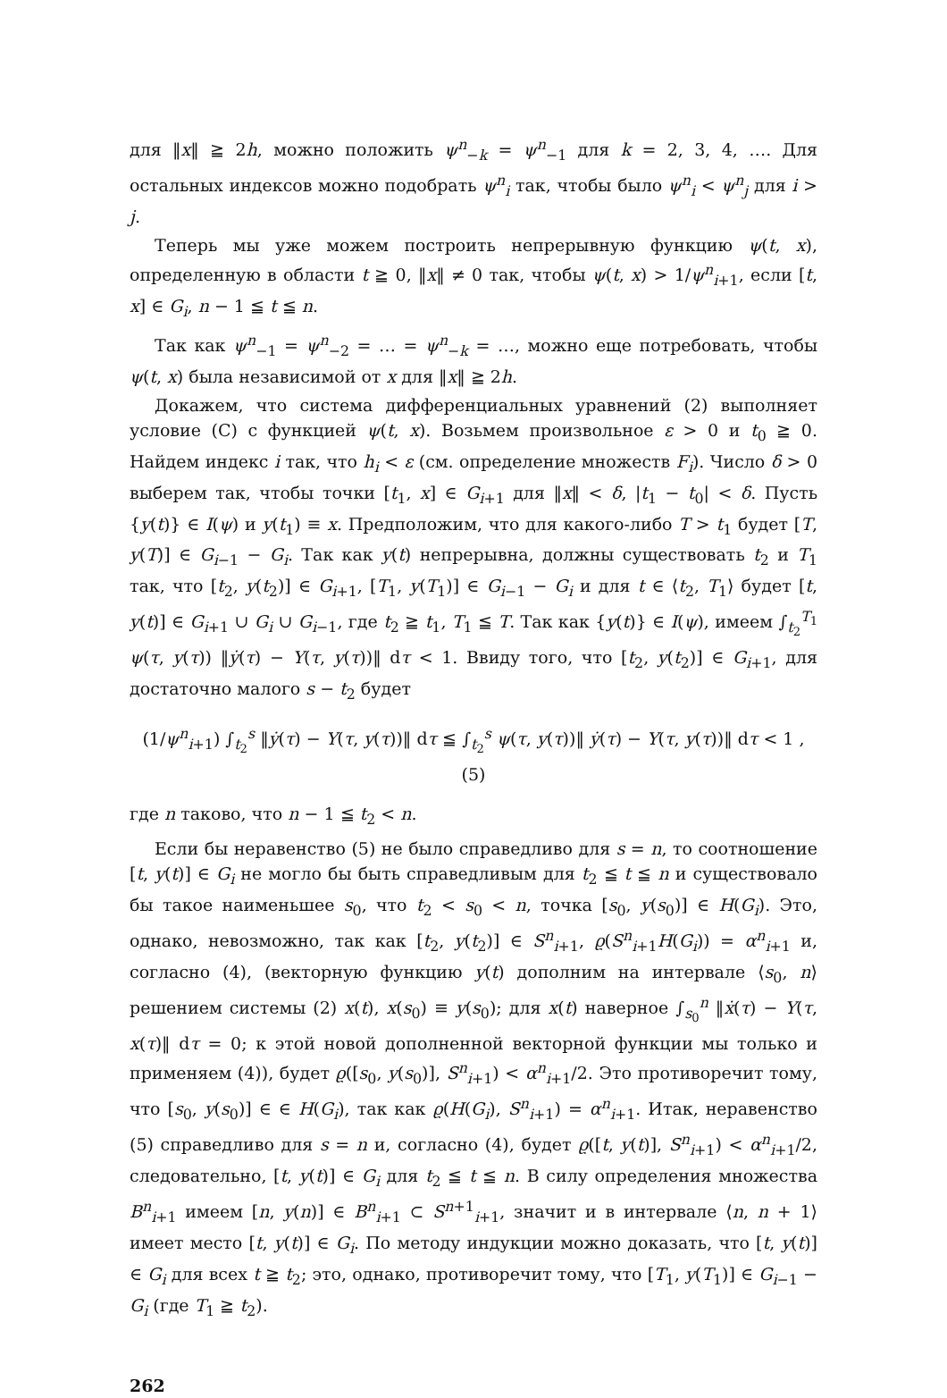для ‖x‖ ≧ 2h, можно положить ψ<sup>n</sup><sub>−k</sub> = ψ<sup>n</sup><sub>−1</sub> для k = 2, 3, 4, …. Для остальных индексов можно подобрать ψ<sup>n</sup><sub>i</sub> так, чтобы было ψ<sup>n</sup><sub>i</sub> < ψ<sup>n</sup><sub>j</sub> для i > j.
Теперь мы уже можем построить непрерывную функцию ψ(t, x), определенную в области t ≧ 0, ‖x‖ ≠ 0 так, чтобы ψ(t, x) > 1/ψ<sup>n</sup><sub>i+1</sub>, если [t, x] ∈ G<sub>i</sub>, n − 1 ≦ t ≦ n.
Так как ψ<sup>n</sup><sub>−1</sub> = ψ<sup>n</sup><sub>−2</sub> = … = ψ<sup>n</sup><sub>−k</sub> = …, можно еще потребовать, чтобы ψ(t, x) была независимой от x для ‖x‖ ≧ 2h.
Докажем, что система дифференциальных уравнений (2) выполняет условие (C) с функцией ψ(t, x). Возьмем произвольное ε > 0 и t<sub>0</sub> ≧ 0. Найдем индекс i так, что h<sub>i</sub> < ε (см. определение множеств F<sub>i</sub>). Число δ > 0 выберем так, чтобы точки [t<sub>1</sub>, x] ∈ G<sub>i+1</sub> для ‖x‖ < δ, |t<sub>1</sub> − t<sub>0</sub>| < δ. Пусть {y(t)} ∈ I(ψ) и y(t<sub>1</sub>) ≡ x. Предположим, что для какого-либо T > t<sub>1</sub> будет [T, y(T)] ∈ G<sub>i−1</sub> − G<sub>i</sub>. Так как y(t) непрерывна, должны существовать t<sub>2</sub> и T<sub>1</sub> так, что [t<sub>2</sub>, y(t<sub>2</sub>)] ∈ G<sub>i+1</sub>, [T<sub>1</sub>, y(T<sub>1</sub>)] ∈ G<sub>i−1</sub> − G<sub>i</sub> и для t ∈ ⟨t<sub>2</sub>, T<sub>1</sub>⟩ будет [t, y(t)] ∈ G<sub>i+1</sub> ∪ G<sub>i</sub> ∪ G<sub>i−1</sub>, где t<sub>2</sub> ≧ t<sub>1</sub>, T<sub>1</sub> ≦ T. Так как {y(t)} ∈ I(ψ), имеем ∫<sub>t<sub>2</sub></sub><sup>T<sub>1</sub></sup> ψ(τ, y(τ)) ‖ẏ(τ) − Y(τ, y(τ))‖ dτ < 1. Ввиду того, что [t<sub>2</sub>, y(t<sub>2</sub>)] ∈ G<sub>i+1</sub>, для достаточно малого s − t<sub>2</sub> будет
(1/ψ<sup>n</sup><sub>i+1</sub>) ∫<sub>t<sub>2</sub></sub><sup>s</sup> ‖ẏ(τ) − Y(τ, y(τ))‖ dτ ≦ ∫<sub>t<sub>2</sub></sub><sup>s</sup> ψ(τ, y(τ))‖ ẏ(τ) − Y(τ, y(τ))‖ dτ < 1 , (5)
где n таково, что n − 1 ≦ t<sub>2</sub> < n.
Если бы неравенство (5) не было справедливо для s = n, то соотношение [t, y(t)] ∈ G<sub>i</sub> не могло бы быть справедливым для t<sub>2</sub> ≦ t ≦ n и существовало бы такое наименьшее s<sub>0</sub>, что t<sub>2</sub> < s<sub>0</sub> < n, точка [s<sub>0</sub>, y(s<sub>0</sub>)] ∈ H(G<sub>i</sub>). Это, однако, невозможно, так как [t<sub>2</sub>, y(t<sub>2</sub>)] ∈ S<sup>n</sup><sub>i+1</sub>, ϱ(S<sup>n</sup><sub>i+1</sub>H(G<sub>i</sub>)) = α<sup>n</sup><sub>i+1</sub> и, согласно (4), (векторную функцию y(t) дополним на интервале ⟨s<sub>0</sub>, n⟩ решением системы (2) x(t), x(s<sub>0</sub>) ≡ y(s<sub>0</sub>); для x(t) наверное ∫<sub>s<sub>0</sub></sub><sup>n</sup> ‖ẋ(τ) − Y(τ, x(τ)‖ dτ = 0; к этой новой дополненной векторной функции мы только и применяем (4)), будет ϱ([s<sub>0</sub>, y(s<sub>0</sub>)], S<sup>n</sup><sub>i+1</sub>) < α<sup>n</sup><sub>i+1</sub>/2. Это противоречит тому, что [s<sub>0</sub>, y(s<sub>0</sub>)] ∈ ∈ H(G<sub>i</sub>), так как ϱ(H(G<sub>i</sub>), S<sup>n</sup><sub>i+1</sub>) = α<sup>n</sup><sub>i+1</sub>. Итак, неравенство (5) справедливо для s = n и, согласно (4), будет ϱ([t, y(t)], S<sup>n</sup><sub>i+1</sub>) < α<sup>n</sup><sub>i+1</sub>/2, следовательно, [t, y(t)] ∈ G<sub>i</sub> для t<sub>2</sub> ≦ t ≦ n. В силу определения множества B<sup>n</sup><sub>i+1</sub> имеем [n, y(n)] ∈ B<sup>n</sup><sub>i+1</sub> ⊂ S<sup>n+1</sup><sub>i+1</sub>, значит и в интервале ⟨n, n + 1⟩ имеет место [t, y(t)] ∈ G<sub>i</sub>. По методу индукции можно доказать, что [t, y(t)] ∈ G<sub>i</sub> для всех t ≧ t<sub>2</sub>; это, однако, противоречит тому, что [T<sub>1</sub>, y(T<sub>1</sub>)] ∈ G<sub>i−1</sub> − G<sub>i</sub> (где T<sub>1</sub> ≧ t<sub>2</sub>).
262